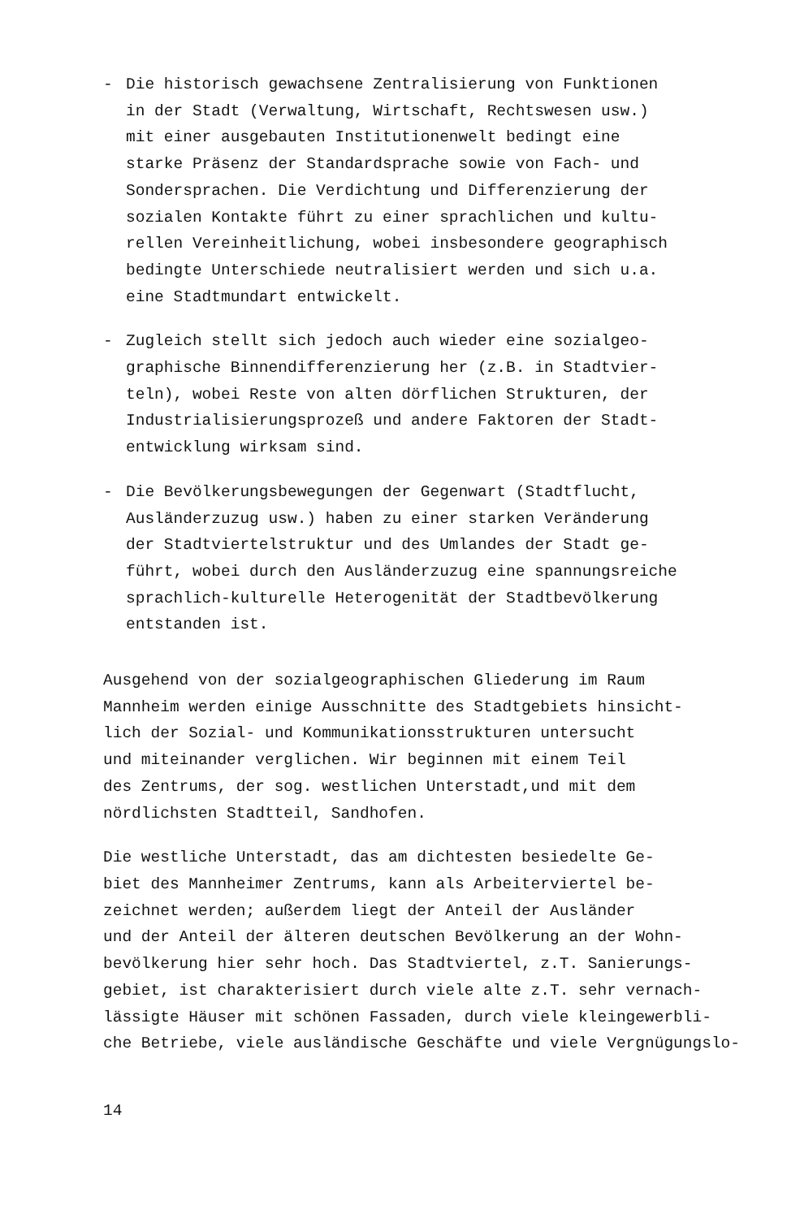- Die historisch gewachsene Zentralisierung von Funktionen in der Stadt (Verwaltung, Wirtschaft, Rechtswesen usw.) mit einer ausgebauten Institutionenwelt bedingt eine starke Präsenz der Standardsprache sowie von Fach- und Sondersprachen. Die Verdichtung und Differenzierung der sozialen Kontakte führt zu einer sprachlichen und kultu- rellen Vereinheitlichung, wobei insbesondere geographisch bedingte Unterschiede neutralisiert werden und sich u.a. eine Stadtmundart entwickelt.
- Zugleich stellt sich jedoch auch wieder eine sozialgeo- graphische Binnendifferenzierung her (z.B. in Stadtvier- teln), wobei Reste von alten dörflichen Strukturen, der Industrialisierungsprozeß und andere Faktoren der Stadt- entwicklung wirksam sind.
- Die Bevölkerungsbewegungen der Gegenwart (Stadtflucht, Ausländerzuzug usw.) haben zu einer starken Veränderung der Stadtviertelstruktur und des Umlandes der Stadt ge- führt, wobei durch den Ausländerzuzug eine spannungsreiche sprachlich-kulturelle Heterogenität der Stadtbevölkerung entstanden ist.
Ausgehend von der sozialgeographischen Gliederung im Raum Mannheim werden einige Ausschnitte des Stadtgebiets hinsicht- lich der Sozial- und Kommunikationsstrukturen untersucht und miteinander verglichen. Wir beginnen mit einem Teil des Zentrums, der sog. westlichen Unterstadt,und mit dem nördlichsten Stadtteil, Sandhofen.
Die westliche Unterstadt, das am dichtesten besiedelte Ge- biet des Mannheimer Zentrums, kann als Arbeiterviertel be- zeichnet werden; außerdem liegt der Anteil der Ausländer und der Anteil der älteren deutschen Bevölkerung an der Wohn- bevölkerung hier sehr hoch. Das Stadtviertel, z.T. Sanierungs- gebiet, ist charakterisiert durch viele alte z.T. sehr vernach- lässigte Häuser mit schönen Fassaden, durch viele kleingewerbli- che Betriebe, viele ausländische Geschäfte und viele Vergnügungslo-
14